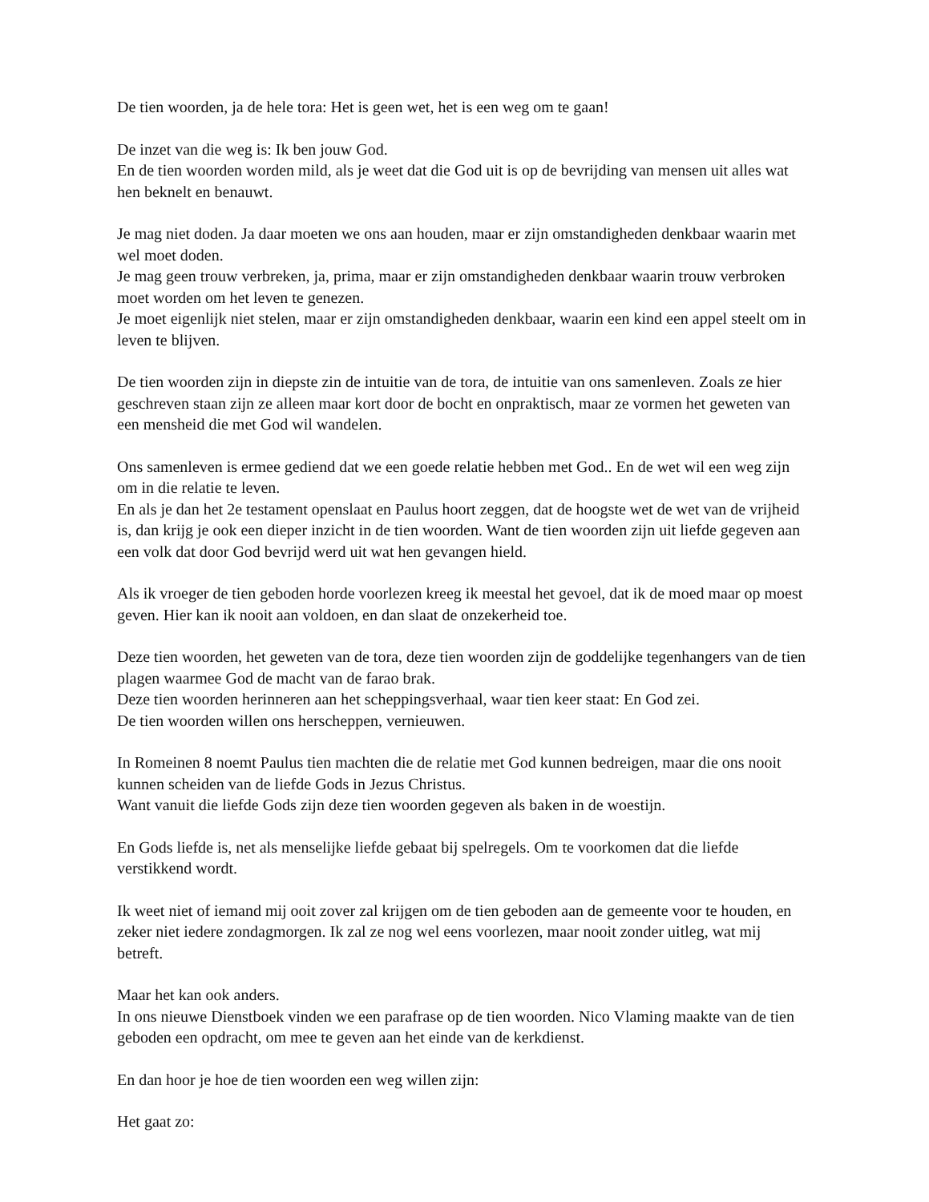De tien woorden, ja de hele tora: Het is geen wet, het is een weg om te gaan!
De inzet van die weg is: Ik ben jouw God.
En de tien woorden worden mild, als je weet dat die God uit is op de bevrijding van mensen uit alles wat hen beknelt en benauwt.
Je mag niet doden. Ja daar moeten we ons aan houden, maar er zijn omstandigheden denkbaar waarin met wel moet doden.
Je mag geen trouw verbreken, ja, prima, maar er zijn omstandigheden denkbaar waarin trouw verbroken moet worden om het leven te genezen.
Je moet eigenlijk niet stelen, maar er zijn omstandigheden denkbaar, waarin een kind een appel steelt om in leven te blijven.
De tien woorden zijn in diepste zin de intuitie van de tora, de intuitie van ons samenleven. Zoals ze hier geschreven staan zijn ze alleen maar kort door de bocht en onpraktisch, maar ze vormen het geweten van een mensheid die met God wil wandelen.
Ons samenleven is ermee gediend dat we een goede relatie hebben met God.. En de wet wil een weg zijn om in die relatie te leven.
En als je dan het 2e testament openslaat en Paulus hoort zeggen, dat de hoogste wet de wet van de vrijheid is, dan krijg je ook een dieper inzicht in de tien woorden. Want de tien woorden zijn uit liefde gegeven aan een volk dat door God bevrijd werd uit wat hen gevangen hield.
Als ik vroeger de tien geboden horde voorlezen kreeg ik meestal het gevoel, dat ik de moed maar op moest geven. Hier kan ik nooit aan voldoen, en dan slaat de onzekerheid toe.
Deze tien woorden, het geweten van de tora, deze tien woorden zijn de goddelijke tegenhangers van de tien plagen waarmee God de macht van de farao brak.
Deze tien woorden herinneren aan het scheppingsverhaal, waar tien keer staat: En God zei.
De tien woorden willen ons herscheppen, vernieuwen.
In Romeinen 8 noemt Paulus tien machten die de relatie met God kunnen bedreigen, maar die ons nooit kunnen scheiden van de liefde Gods in Jezus Christus.
Want vanuit die liefde Gods zijn deze tien woorden gegeven als baken in de woestijn.
En Gods liefde is, net als menselijke liefde gebaat bij spelregels. Om te voorkomen dat die liefde verstikkend wordt.
Ik weet niet of iemand mij ooit zover zal krijgen om de tien geboden aan de gemeente voor te houden, en zeker niet iedere zondagmorgen. Ik zal ze nog wel eens voorlezen, maar nooit zonder uitleg, wat mij betreft.
Maar het kan ook anders.
In ons nieuwe Dienstboek vinden we een parafrase op de tien woorden. Nico Vlaming maakte van de tien geboden een opdracht, om mee te geven aan het einde van de kerkdienst.
En dan hoor je hoe de tien woorden een weg willen zijn:
Het gaat zo: